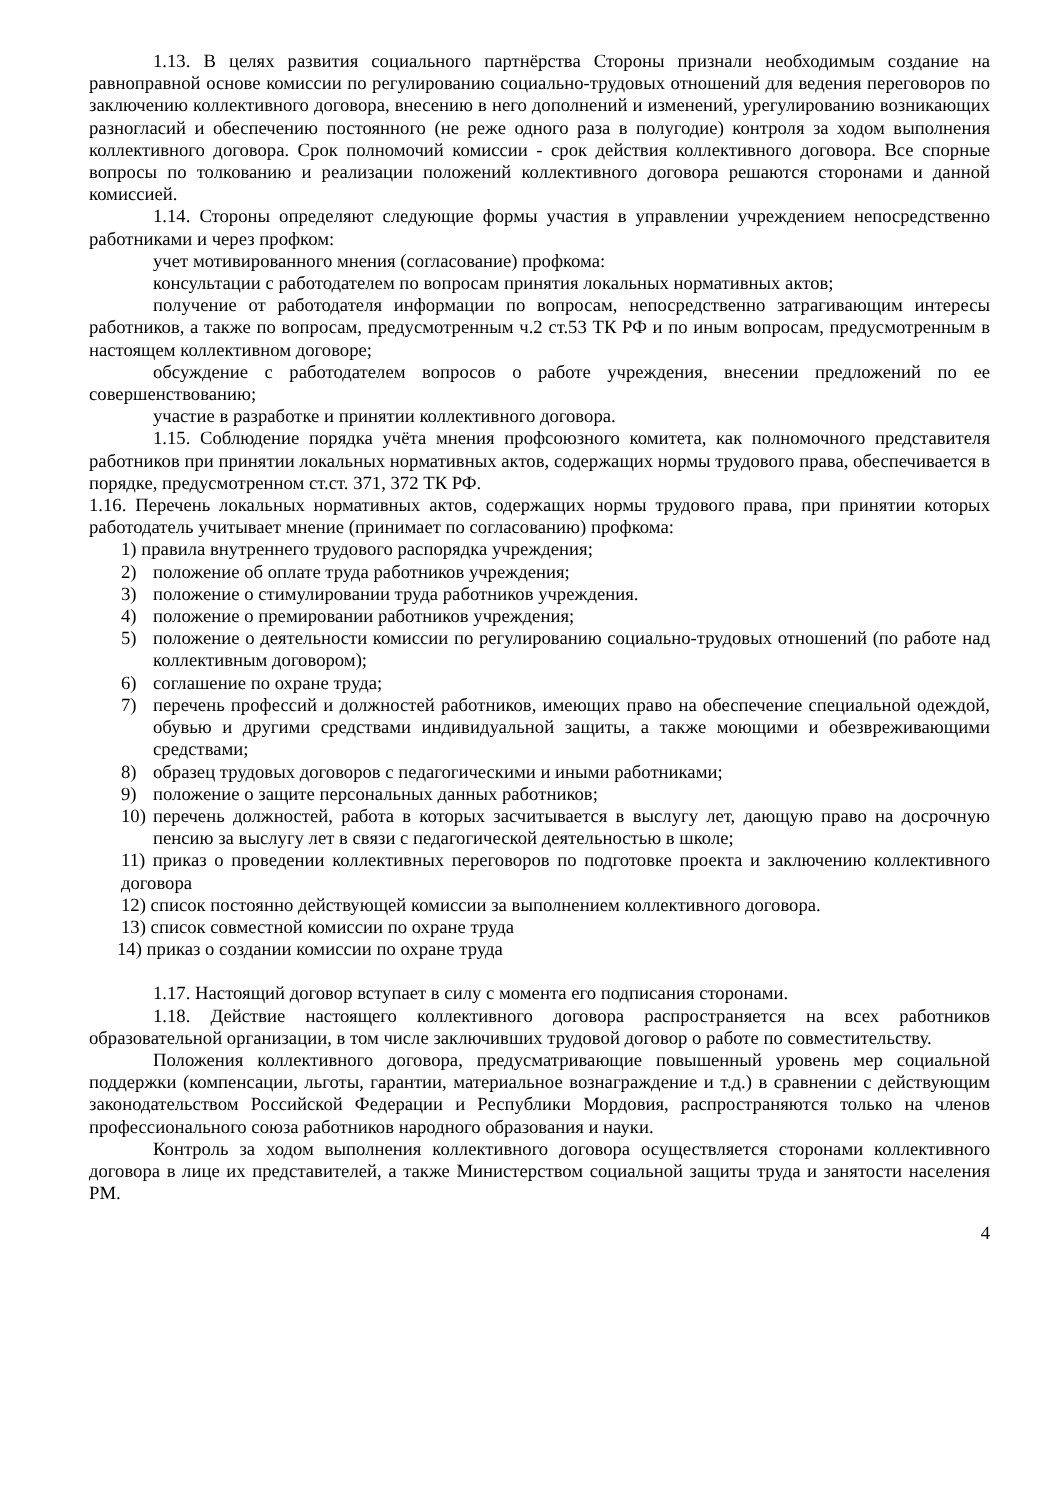1.13. В целях развития социального партнёрства Стороны признали необходимым создание на равноправной основе комиссии по регулированию социально-трудовых отношений для ведения переговоров по заключению коллективного договора, внесению в него дополнений и изменений, урегулированию возникающих разногласий и обеспечению постоянного (не реже одного раза в полугодие) контроля за ходом выполнения коллективного договора. Срок полномочий комиссии - срок действия коллективного договора. Все спорные вопросы по толкованию и реализации положений коллективного договора решаются сторонами и данной комиссией.
1.14. Стороны определяют следующие формы участия в управлении учреждением непосредственно работниками и через профком:
учет мотивированного мнения (согласование) профкома:
консультации с работодателем по вопросам принятия локальных нормативных актов;
получение от работодателя информации по вопросам, непосредственно затрагивающим интересы работников, а также по вопросам, предусмотренным ч.2 ст.53 ТК РФ и по иным вопросам, предусмотренным в настоящем коллективном договоре;
обсуждение с работодателем вопросов о работе учреждения, внесении предложений по ее совершенствованию;
участие в разработке и принятии коллективного договора.
1.15. Соблюдение порядка учёта мнения профсоюзного комитета, как полномочного представителя работников при принятии локальных нормативных актов, содержащих нормы трудового права, обеспечивается в порядке, предусмотренном ст.ст. 371, 372 ТК РФ.
1.16. Перечень локальных нормативных актов, содержащих нормы трудового права, при принятии которых работодатель учитывает мнение (принимает по согласованию) профкома:
1) правила внутреннего трудового распорядка учреждения;
2) положение об оплате труда работников учреждения;
3) положение о стимулировании труда работников учреждения.
4) положение о премировании работников учреждения;
5) положение о деятельности комиссии по регулированию социально-трудовых отношений (по работе над коллективным договором);
6) соглашение по охране труда;
7) перечень профессий и должностей работников, имеющих право на обеспечение специальной одеждой, обувью и другими средствами индивидуальной защиты, а также моющими и обезвреживающими средствами;
8) образец трудовых договоров с педагогическими и иными работниками;
9) положение о защите персональных данных работников;
10) перечень должностей, работа в которых засчитывается в выслугу лет, дающую право на досрочную пенсию за выслугу лет в связи с педагогической деятельностью в школе;
11) приказ о проведении коллективных переговоров по подготовке проекта и заключению коллективного договора
12) список постоянно действующей комиссии за выполнением коллективного договора.
13) список совместной комиссии по охране труда
14) приказ о создании комиссии по охране труда
1.17. Настоящий договор вступает в силу с момента его подписания сторонами.
1.18. Действие настоящего коллективного договора распространяется на всех работников образовательной организации, в том числе заключивших трудовой договор о работе по совместительству.
Положения коллективного договора, предусматривающие повышенный уровень мер социальной поддержки (компенсации, льготы, гарантии, материальное вознаграждение и т.д.) в сравнении с действующим законодательством Российской Федерации и Республики Мордовия, распространяются только на членов профессионального союза работников народного образования и науки.
Контроль за ходом выполнения коллективного договора осуществляется сторонами коллективного договора в лице их представителей, а также Министерством социальной защиты труда и занятости населения РМ.
4